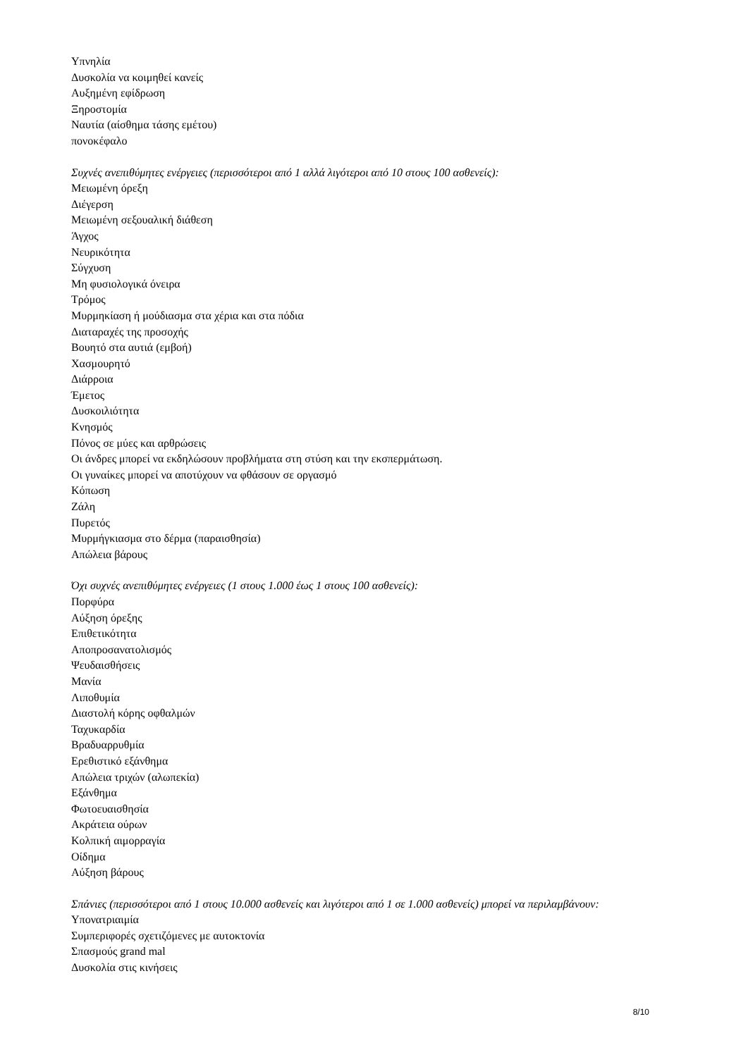Υπνηλία
Δυσκολία να κοιμηθεί κανείς
Αυξημένη εφίδρωση
Ξηροστομία
Ναυτία (αίσθημα τάσης εμέτου)
πονοκέφαλο
Συχνές ανεπιθύμητες ενέργειες (περισσότεροι από 1 αλλά λιγότεροι από 10 στους 100 ασθενείς):
Μειωμένη όρεξη
Διέγερση
Μειωμένη σεξουαλική διάθεση
Άγχος
Νευρικότητα
Σύγχυση
Μη φυσιολογικά όνειρα
Τρόμος
Μυρμηκίαση ή μούδιασμα στα χέρια και στα πόδια
Διαταραχές της προσοχής
Βουητό στα αυτιά (εμβοή)
Χασμουρητό
Διάρροια
Έμετος
Δυσκοιλιότητα
Κνησμός
Πόνος σε μύες και αρθρώσεις
Οι άνδρες μπορεί να εκδηλώσουν προβλήματα στη στύση και την εκσπερμάτωση.
Οι γυναίκες μπορεί να αποτύχουν να φθάσουν σε οργασμό
Κόπωση
Ζάλη
Πυρετός
Μυρμήγκιασμα στο δέρμα (παραισθησία)
Απώλεια βάρους
Όχι συχνές ανεπιθύμητες ενέργειες (1 στους 1.000 έως 1 στους 100 ασθενείς):
Πορφύρα
Αύξηση όρεξης
Επιθετικότητα
Αποπροσανατολισμός
Ψευδαισθήσεις
Μανία
Λιποθυμία
Διαστολή κόρης οφθαλμών
Ταχυκαρδία
Βραδυαρρυθμία
Ερεθιστικό εξάνθημα
Απώλεια τριχών (αλωπεκία)
Εξάνθημα
Φωτοευαισθησία
Ακράτεια ούρων
Κολπική αιμορραγία
Οίδημα
Αύξηση βάρους
Σπάνιες (περισσότεροι από 1 στους 10.000 ασθενείς και λιγότεροι από 1 σε 1.000 ασθενείς) μπορεί να περιλαμβάνουν:
Υπονατριαιμία
Συμπεριφορές σχετιζόμενες με αυτοκτονία
Σπασμούς grand mal
Δυσκολία στις κινήσεις
8/10